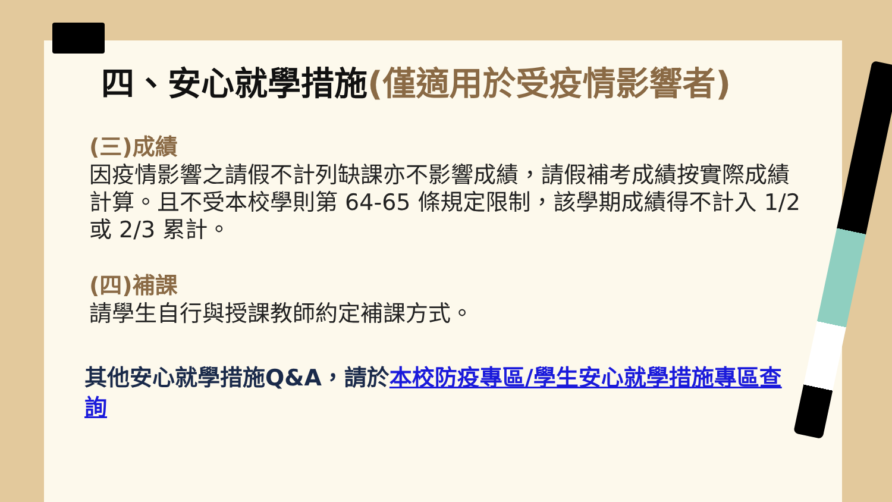四、安心就學措施(僅適用於受疫情影響者)
(三)成績
因疫情影響之請假不計列缺課亦不影響成績，請假補考成績按實際成績計算。且不受本校學則第 64-65 條規定限制，該學期成績得不計入 1/2 或 2/3 累計。
(四)補課
請學生自行與授課教師約定補課方式。
其他安心就學措施Q&A，請於本校防疫專區/學生安心就學措施專區查詢